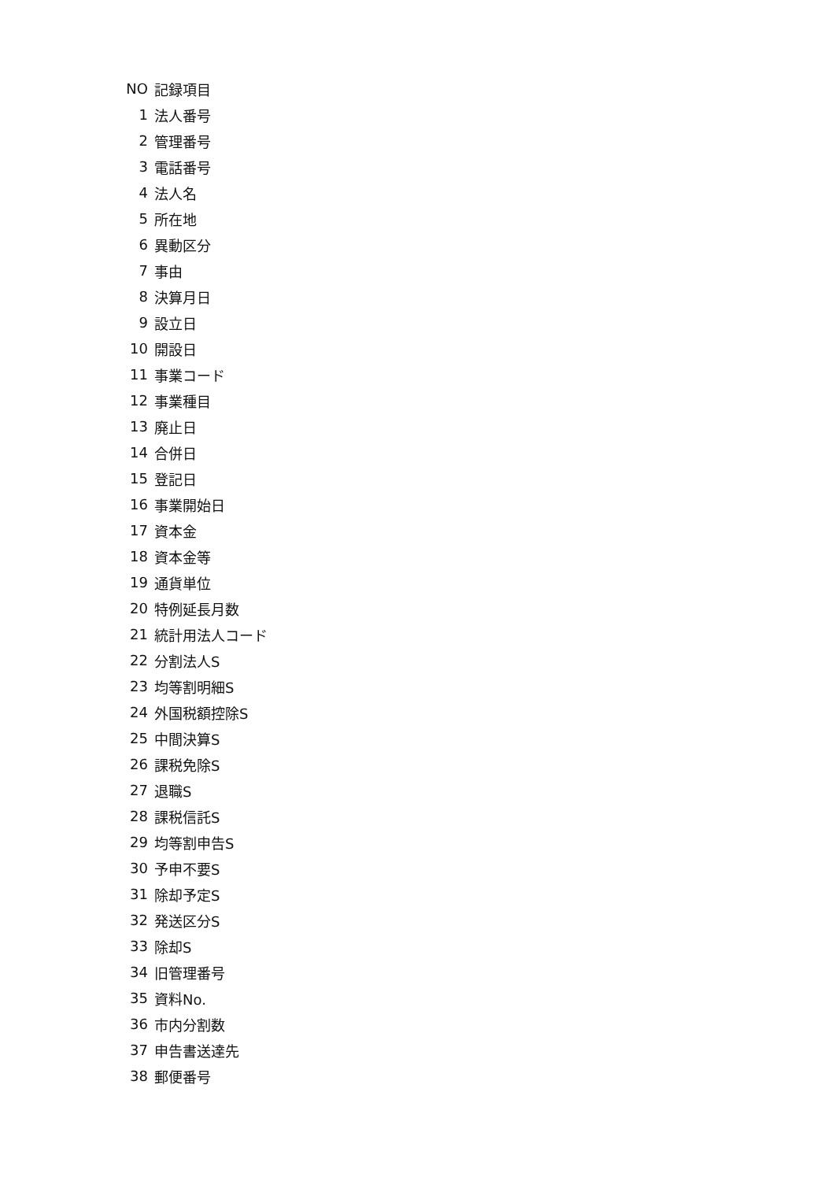| NO | 記録項目 |
| --- | --- |
| 1 | 法人番号 |
| 2 | 管理番号 |
| 3 | 電話番号 |
| 4 | 法人名 |
| 5 | 所在地 |
| 6 | 異動区分 |
| 7 | 事由 |
| 8 | 決算月日 |
| 9 | 設立日 |
| 10 | 開設日 |
| 11 | 事業コード |
| 12 | 事業種目 |
| 13 | 廃止日 |
| 14 | 合併日 |
| 15 | 登記日 |
| 16 | 事業開始日 |
| 17 | 資本金 |
| 18 | 資本金等 |
| 19 | 通貨単位 |
| 20 | 特例延長月数 |
| 21 | 統計用法人コード |
| 22 | 分割法人S |
| 23 | 均等割明細S |
| 24 | 外国税額控除S |
| 25 | 中間決算S |
| 26 | 課税免除S |
| 27 | 退職S |
| 28 | 課税信託S |
| 29 | 均等割申告S |
| 30 | 予申不要S |
| 31 | 除却予定S |
| 32 | 発送区分S |
| 33 | 除却S |
| 34 | 旧管理番号 |
| 35 | 資料No. |
| 36 | 市内分割数 |
| 37 | 申告書送達先 |
| 38 | 郵便番号 |